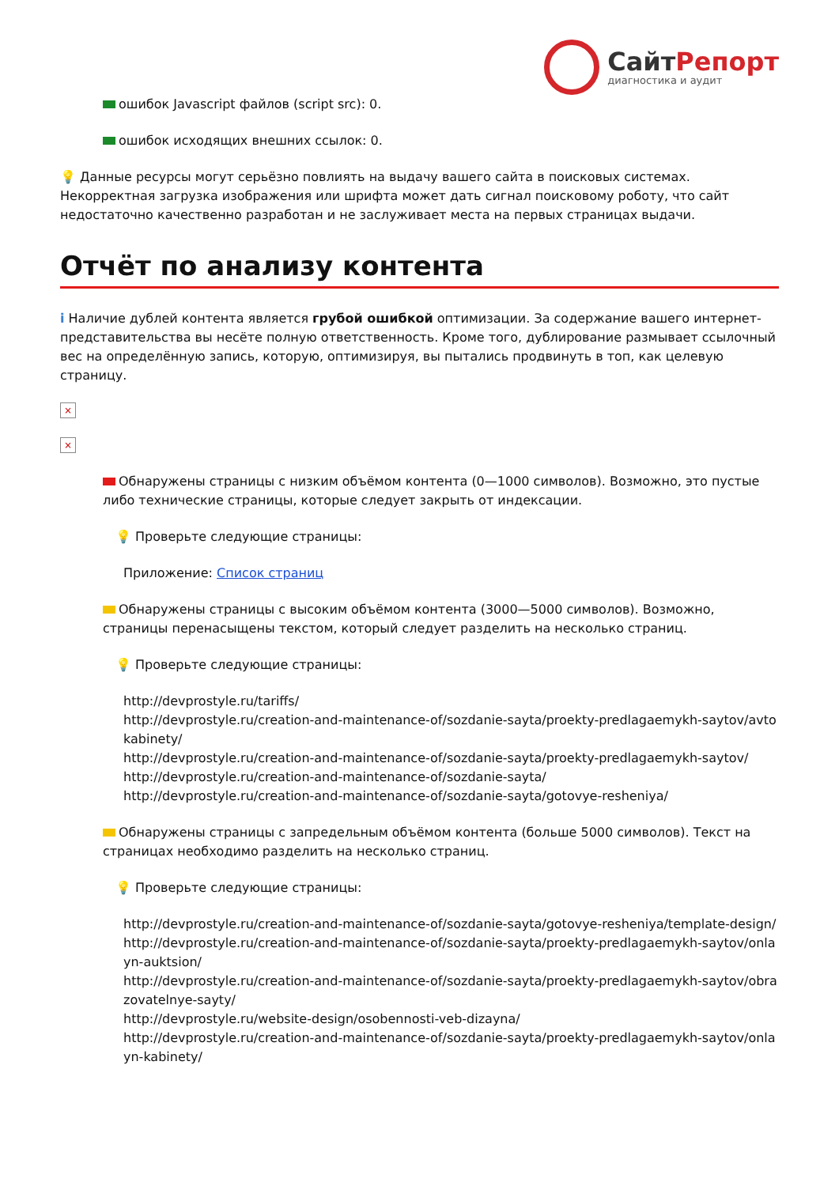СайтРепорт
диагностика и аудит
ошибок Javascript файлов (script src): 0.
ошибок исходящих внешних ссылок: 0.
💡 Данные ресурсы могут серьёзно повлиять на выдачу вашего сайта в поисковых системах. Некорректная загрузка изображения или шрифта может дать сигнал поисковому роботу, что сайт недостаточно качественно разработан и не заслуживает места на первых страницах выдачи.
Отчёт по анализу контента
i Наличие дублей контента является грубой ошибкой оптимизации. За содержание вашего интернет-представительства вы несёте полную ответственность. Кроме того, дублирование размывает ссылочный вес на определённую запись, которую, оптимизируя, вы пытались продвинуть в топ, как целевую страницу.
×
×
Обнаружены страницы с низким объёмом контента (0—1000 символов). Возможно, это пустые либо технические страницы, которые следует закрыть от индексации.
💡 Проверьте следующие страницы:
Приложение: Список страниц
Обнаружены страницы с высоким объёмом контента (3000—5000 символов). Возможно, страницы перенасыщены текстом, который следует разделить на несколько страниц.
💡 Проверьте следующие страницы:
http://devprostyle.ru/tariffs/
http://devprostyle.ru/creation-and-maintenance-of/sozdanie-sayta/proekty-predlagaemykh-saytov/avtokabinety/
http://devprostyle.ru/creation-and-maintenance-of/sozdanie-sayta/proekty-predlagaemykh-saytov/
http://devprostyle.ru/creation-and-maintenance-of/sozdanie-sayta/
http://devprostyle.ru/creation-and-maintenance-of/sozdanie-sayta/gotovye-resheniya/
Обнаружены страницы с запредельным объёмом контента (больше 5000 символов). Текст на страницах необходимо разделить на несколько страниц.
💡 Проверьте следующие страницы:
http://devprostyle.ru/creation-and-maintenance-of/sozdanie-sayta/gotovye-resheniya/template-design/
http://devprostyle.ru/creation-and-maintenance-of/sozdanie-sayta/proekty-predlagaemykh-saytov/onlayn-auktsion/
http://devprostyle.ru/creation-and-maintenance-of/sozdanie-sayta/proekty-predlagaemykh-saytov/obrazovatelnye-sayty/
http://devprostyle.ru/website-design/osobennosti-veb-dizayna/
http://devprostyle.ru/creation-and-maintenance-of/sozdanie-sayta/proekty-predlagaemykh-saytov/onlayn-kabinety/